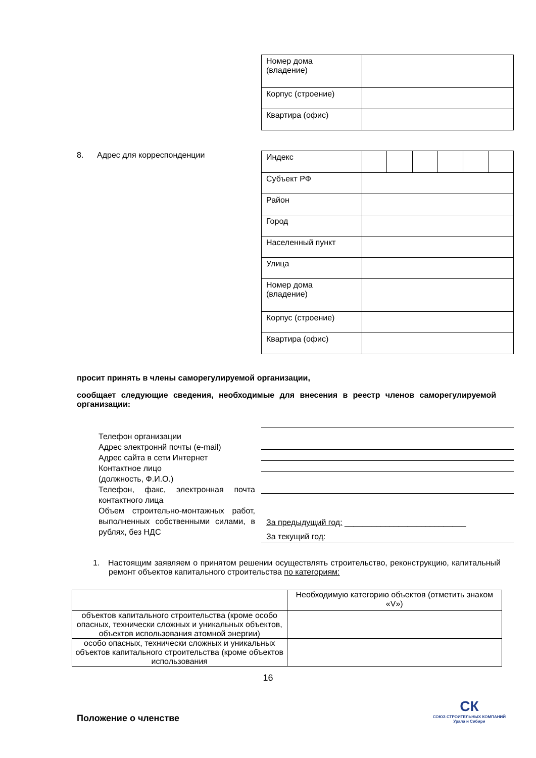| Номер дома (владение) | |
| Корпус (строение) | |
| Квартира (офис) | |
8. Адрес для корреспонденции
| Индекс | |
| Субъект РФ | |
| Район | |
| Город | |
| Населенный пункт | |
| Улица | |
| Номер дома (владение) | |
| Корпус (строение) | |
| Квартира (офис) | |
просит принять в члены саморегулируемой организации,
сообщает следующие сведения, необходимые для внесения в реестр членов саморегулируемой организации:
Телефон организации
Адрес электроннй почты (e-mail)
Адрес сайта в сети Интернет
Контактное лицо
(должность, Ф.И.О.)
Телефон, факс, электронная почта контактного лица
Объем строительно-монтажных работ, выполненных собственными силами, в рублях, без НДС
За предыдущий год: ___________________________
За текущий год:
1. Настоящим заявляем о принятом решении осуществлять строительство, реконструкцию, капитальный ремонт объектов капитального строительства по категориям:
| | Необходимую категорию объектов (отметить знаком «V») |
| объектов капитального строительства (кроме особо опасных, технически сложных и уникальных объектов, объектов использования атомной энергии) | |
| особо опасных, технически сложных и уникальных объектов капитального строительства (кроме объектов использования | |
16
Положение о членстве
СК
СОЮЗ СТРОИТЕЛЬНЫХ КОМПАНИЙ
Урала и Сибири